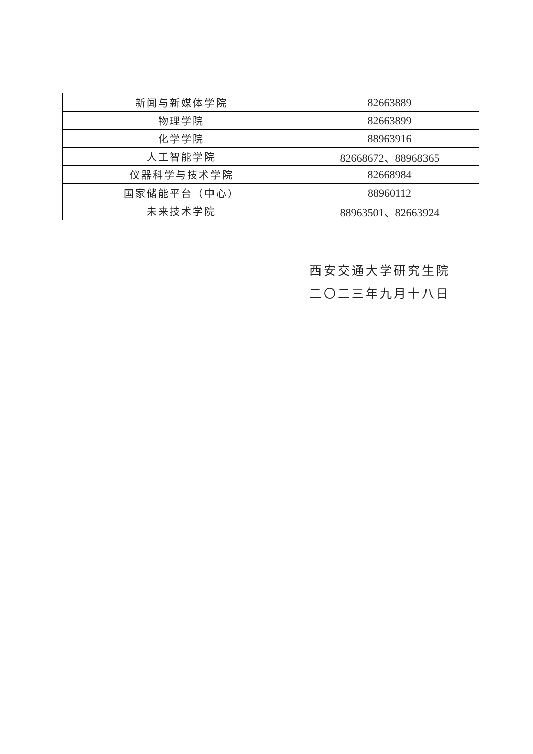| 新闻与新媒体学院 | 82663889 |
| 物理学院 | 82663899 |
| 化学学院 | 88963916 |
| 人工智能学院 | 82668672、88968365 |
| 仪器科学与技术学院 | 82668984 |
| 国家储能平台（中心） | 88960112 |
| 未来技术学院 | 88963501、82663924 |
西安交通大学研究生院
二〇二三年九月十八日